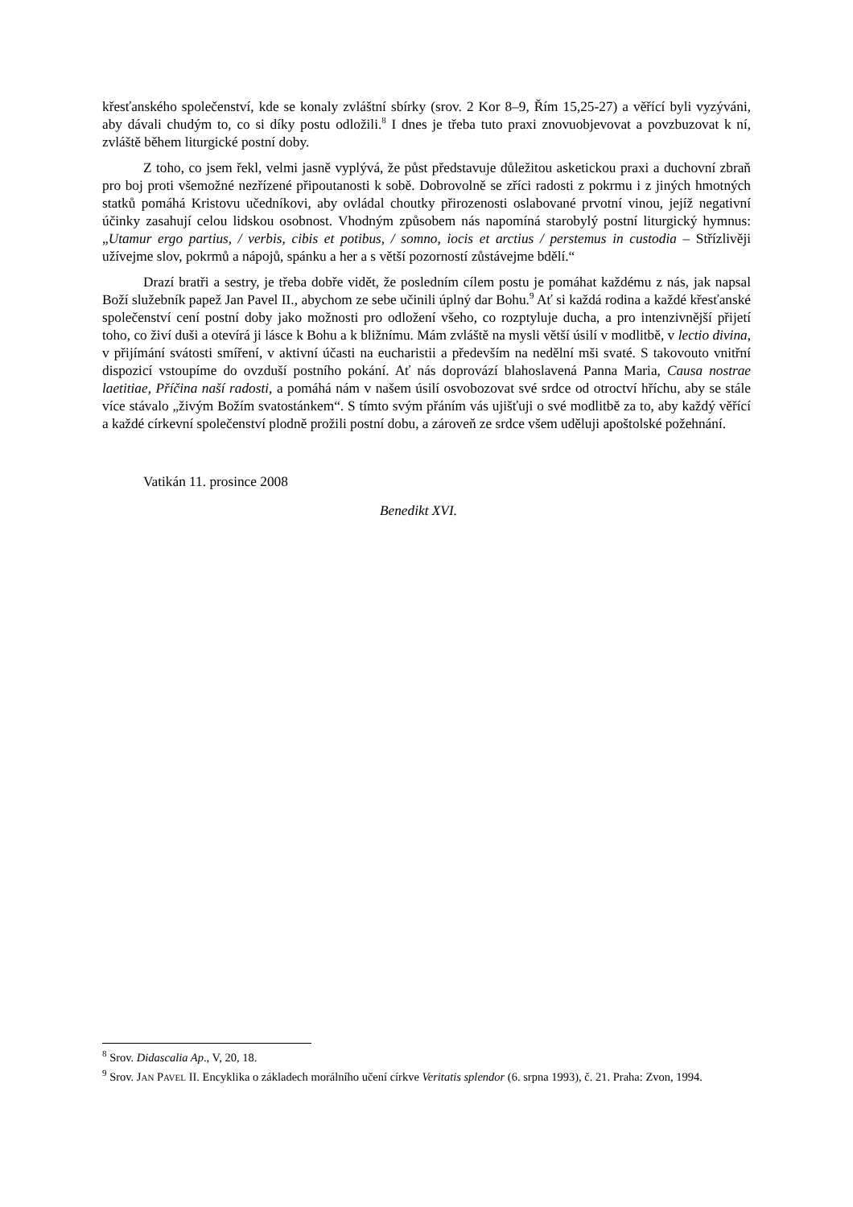křesťanského společenství, kde se konaly zvláštní sbírky (srov. 2 Kor 8–9, Řím 15,25-27) a věřící byli vyzýváni, aby dávali chudým to, co si díky postu odložili.<sup>8</sup> I dnes je třeba tuto praxi znovuobjevovat a povzbuzovat k ní, zvláště během liturgické postní doby.
Z toho, co jsem řekl, velmi jasně vyplývá, že půst představuje důležitou asketickou praxi a duchovní zbraň pro boj proti všemožné nezřízené připoutanosti k sobě. Dobrovolně se zříci radosti z pokrmu i z jiných hmotných statků pomáhá Kristovu učedníkovi, aby ovládal choutky přirozenosti oslabované prvotní vinou, jejíž negativní účinky zasahují celou lidskou osobnost. Vhodným způsobem nás napomíná starobylý postní liturgický hymnus: „Utamur ergo partius, / verbis, cibis et potibus, / somno, iocis et arctius / perstemus in custodia – Střízlivěji užívejme slov, pokrmů a nápojů, spánku a her a s větší pozorností zůstávejme bdělí.“
Drazí bratři a sestry, je třeba dobře vidět, že posledním cílem postu je pomáhat každému z nás, jak napsal Boží služebník papež Jan Pavel II., abychom ze sebe učinili úplný dar Bohu.<sup>9</sup> Ať si každá rodina a každé křesťanské společenství cení postní doby jako možnosti pro odložení všeho, co rozptyluje ducha, a pro intenzivnější přijetí toho, co živí duši a otevírá ji lásce k Bohu a k bližnímu. Mám zvláště na mysli větší úsilí v modlitbě, v lectio divina, v přijímání svátosti smíření, v aktivní účasti na eucharistii a především na nedělní mši svaté. S takovouto vnitřní dispozicí vstoupíme do ovzduší postního pokání. Ať nás doprovází blahoslavená Panna Maria, Causa nostrae laetitiae, Příčina naší radosti, a pomáhá nám v našem úsilí osvobozovat své srdce od otroctví hříchu, aby se stále více stávalo „živým Božím svatostánkem“. S tímto svým přáním vás ujišťuji o své modlitbě za to, aby každý věřící a každé církevní společenství plodně prožili postní dobu, a zároveň ze srdce všem uděluji apoštolské požehnání.
Vatikán 11. prosince 2008
Benedikt XVI.
<sup>8</sup> Srov. Didascalia Ap., V, 20, 18.
<sup>9</sup> Srov. JAN PAVEL II. Encyklika o základech morálního učení církve Veritatis splendor (6. srpna 1993), č. 21. Praha: Zvon, 1994.